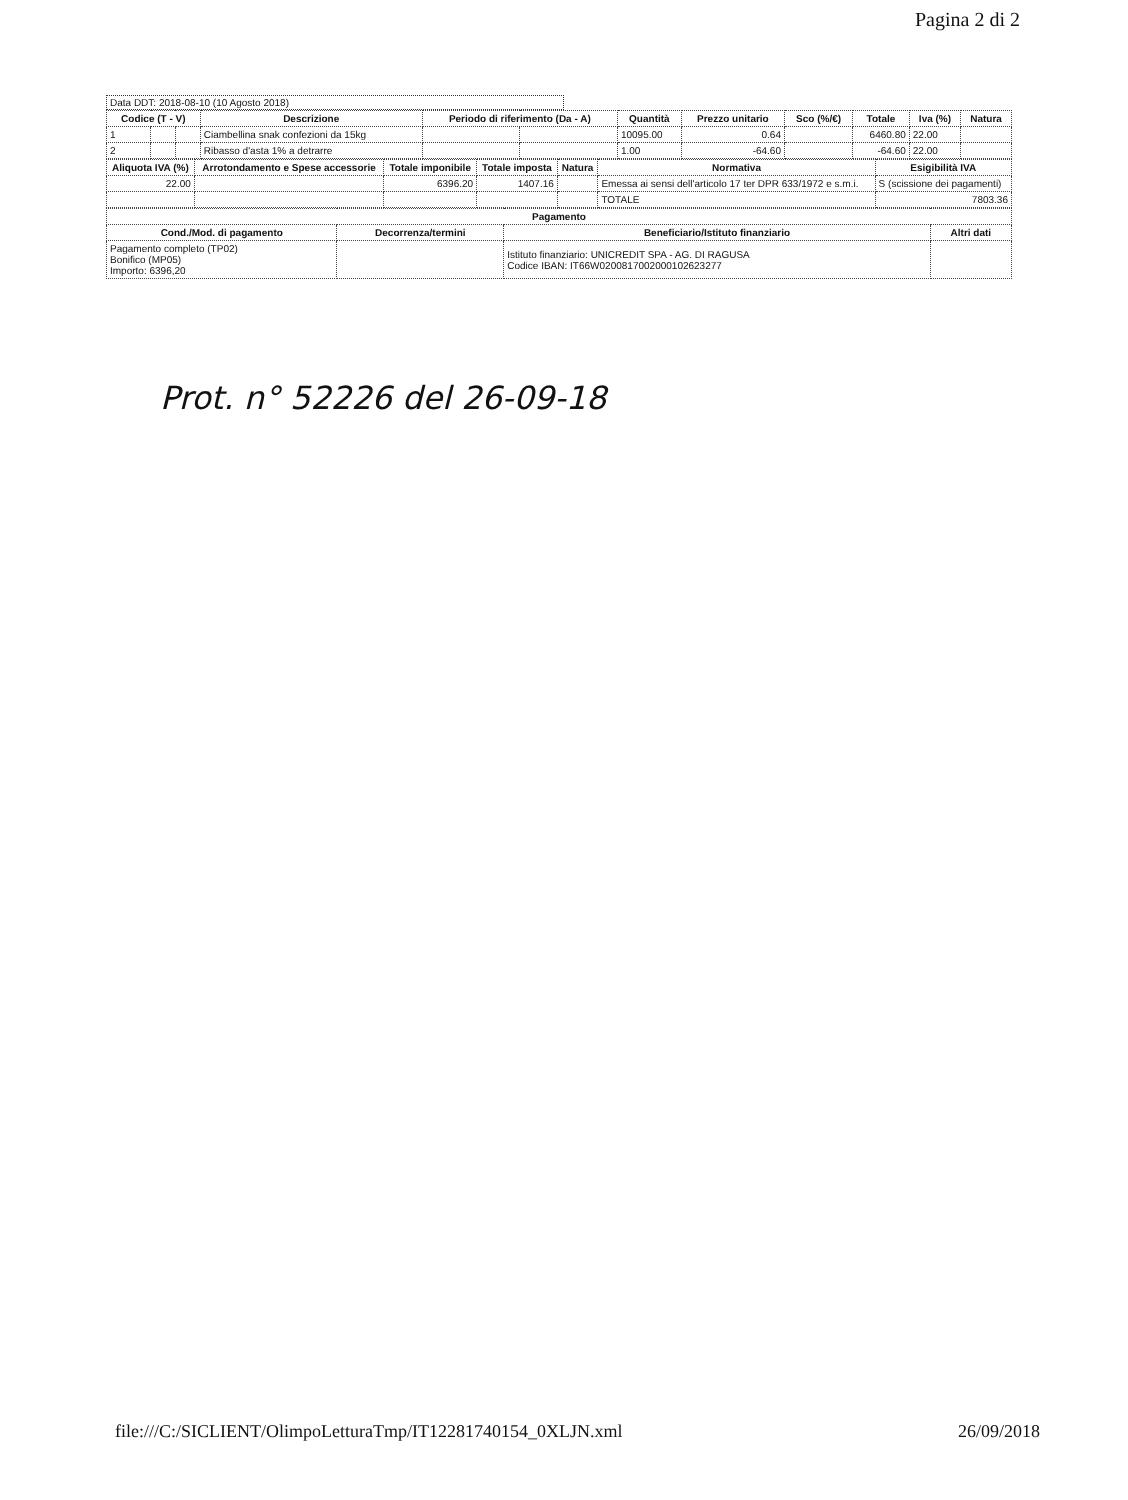Pagina 2 di 2
Data DDT: 2018-08-10 (10 Agosto 2018)
| Codice (T - V) | | | Descrizione | Periodo di riferimento (Da - A) | | Quantità | Prezzo unitario | Sco (%/€) | Totale | Iva (%) | Natura |
| --- | --- | --- | --- | --- | --- | --- | --- | --- | --- | --- | --- |
| 1 | | | Ciambellina snak confezioni da 15kg | | | 10095.00 | 0.64 | | 6460.80 | 22.00 | |
| 2 | | | Ribasso d'asta 1% a detrarre | | | 1.00 | -64.60 | | -64.60 | 22.00 | |
| Aliquota IVA (%) | Arrotondamento e Spese accessorie | Totale imponibile | Totale imposta | Natura | Normativa | Esigibilità IVA |
| --- | --- | --- | --- | --- | --- | --- |
| 22.00 | | 6396.20 | 1407.16 | | Emessa ai sensi dell'articolo 17 ter DPR 633/1972 e s.m.i. | S (scissione dei pagamenti) |
| | | | | | TOTALE | 7803.36 |
| Pagamento | | | |
| --- | --- | --- | --- |
| Cond./Mod. di pagamento | Decorrenza/termini | Beneficiario/Istituto finanziario | Altri dati |
| Pagamento completo (TP02) Bonifico (MP05) Importo: 6396,20 | | Istituto finanziario: UNICREDIT SPA - AG. DI RAGUSA Codice IBAN: IT66W0200817002000102623277 | |
Prot. n° 52226 del 26-09-18
file:///C:/SICLIENT/OlimpoLetturaTmp/IT12281740154_0XLJN.xml 26/09/2018